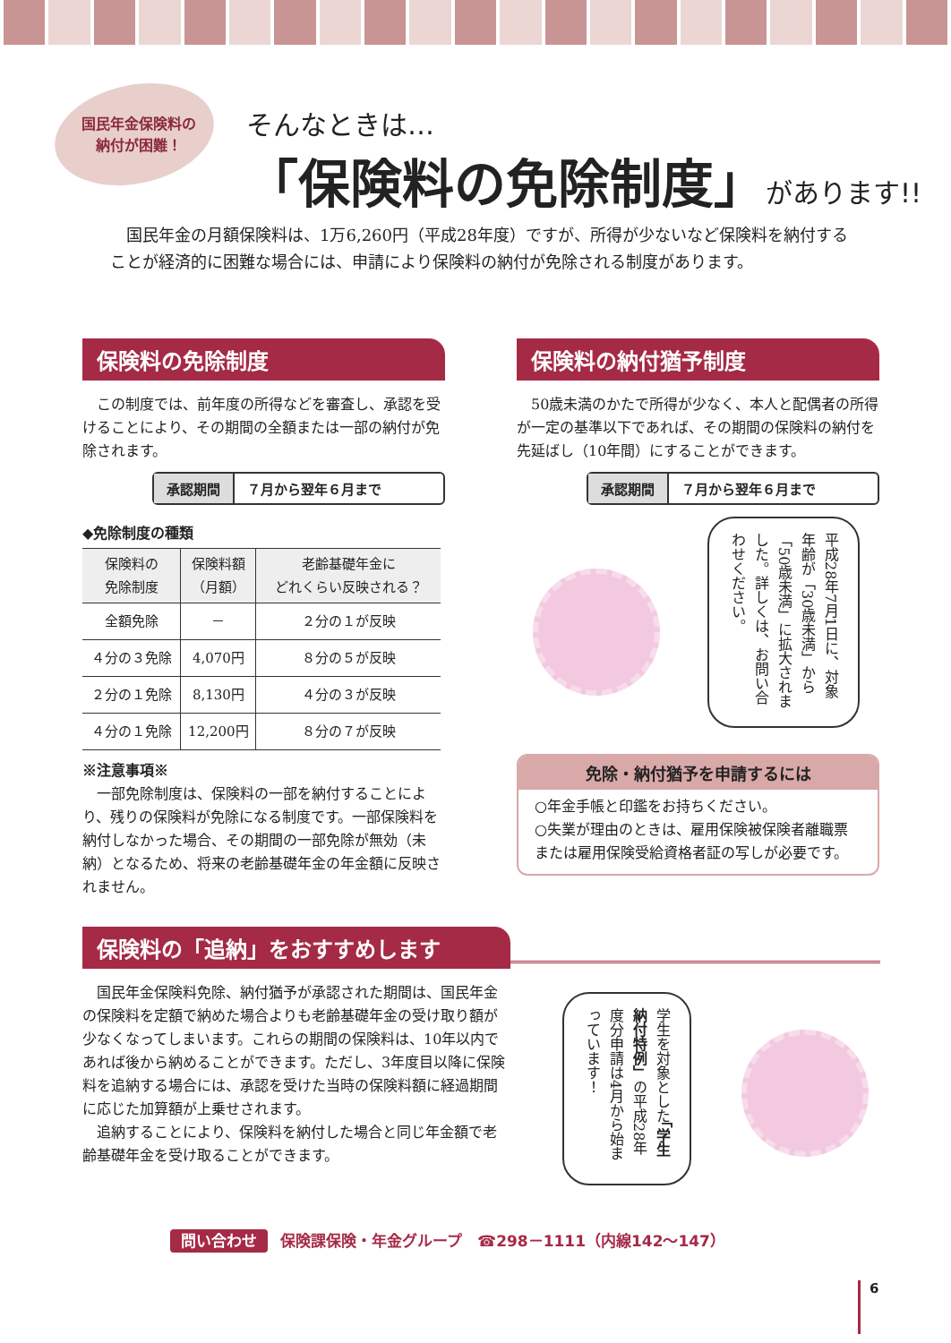国民年金保険料の
納付が困難！
そんなときは…
「保険料の免除制度」があります!!
　国民年金の月額保険料は、1万6,260円（平成28年度）ですが、所得が少ないなど保険料を納付することが経済的に困難な場合には、申請により保険料の納付が免除される制度があります。
保険料の免除制度
　この制度では、前年度の所得などを審査し、承認を受けることにより、その期間の全額または一部の納付が免除されます。
承認期間 ７月から翌年６月まで
◆免除制度の種類
| 保険料の 免除制度 | 保険料額 （月額） | 老齢基礎年金に どれくらい反映される？ |
| --- | --- | --- |
| 全額免除 | － | ２分の１が反映 |
| ４分の３免除 | 4,070円 | ８分の５が反映 |
| ２分の１免除 | 8,130円 | ４分の３が反映 |
| ４分の１免除 | 12,200円 | ８分の７が反映 |
※注意事項※
　一部免除制度は、保険料の一部を納付することにより、残りの保険料が免除になる制度です。一部保険料を納付しなかった場合、その期間の一部免除が無効（未納）となるため、将来の老齢基礎年金の年金額に反映されません。
保険料の納付猶予制度
　50歳未満のかたで所得が少なく、本人と配偶者の所得が一定の基準以下であれば、その期間の保険料の納付を先延ばし（10年間）にすることができます。
承認期間 ７月から翌年６月まで
平成28年7月1日に、対象年齢が「30歳未満」から「50歳未満」に拡大されました。詳しくは、お問い合わせください。
免除・納付猶予を申請するには
○年金手帳と印鑑をお持ちください。
○失業が理由のときは、雇用保険被保険者離職票または雇用保険受給資格者証の写しが必要です。
保険料の「追納」をおすすめします
　国民年金保険料免除、納付猶予が承認された期間は、国民年金の保険料を定額で納めた場合よりも老齢基礎年金の受け取り額が少なくなってしまいます。これらの期間の保険料は、10年以内であれば後から納めることができます。ただし、3年度目以降に保険料を追納する場合には、承認を受けた当時の保険料額に経過期間に応じた加算額が上乗せされます。
　追納することにより、保険料を納付した場合と同じ年金額で老齢基礎年金を受け取ることができます。
学生を対象とした「学生納付特例」の平成28年度分申請は4月から始まっています！
問い合わせ 保険課保険・年金グループ　☎298－1111（内線142～147）
6